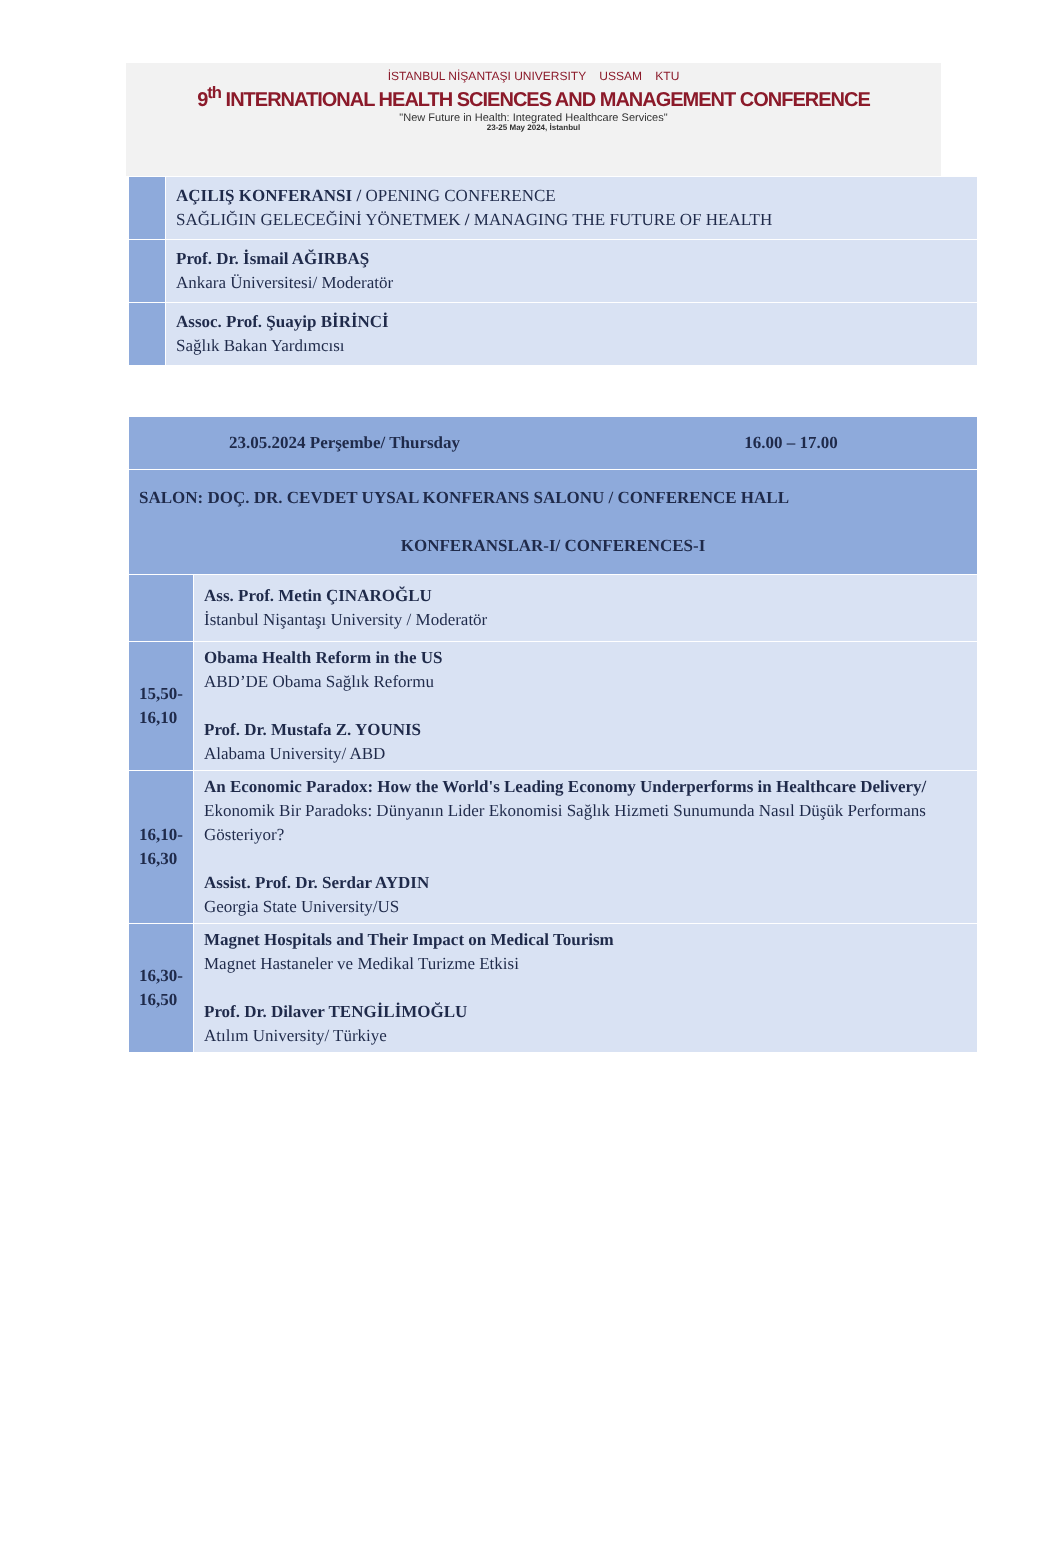İSTANBUL NİŞANTAŞI UNIVERSITY USSAM KTU
9<sup>th</sup> INTERNATIONAL HEALTH SCIENCES AND MANAGEMENT CONFERENCE
"New Future in Health: Integrated Healthcare Services"
23-25 May 2024, İstanbul
| | AÇILIŞ KONFERANSI / OPENING CONFERENCE SAĞLIĞIN GELECEĞİNİ YÖNETMEK / MANAGING THE FUTURE OF HEALTH |
| | Prof. Dr. İsmail AĞIRBAŞ Ankara Üniversitesi/ Moderatör |
| | Assoc. Prof. Şuayip BİRİNCİ Sağlık Bakan Yardımcısı |
| 23.05.2024 Perşembe/ Thursday 16.00 – 17.00 | |
| SALON: DOÇ. DR. CEVDET UYSAL KONFERANS SALONU / CONFERENCE HALL KONFERANSLAR-I/ CONFERENCES-I | |
| | Ass. Prof. Metin ÇINAROĞLU İstanbul Nişantaşı University / Moderatör |
| 15,50- 16,10 | Obama Health Reform in the US ABD’DE Obama Sağlık Reformu Prof. Dr. Mustafa Z. YOUNIS Alabama University/ ABD |
| 16,10- 16,30 | An Economic Paradox: How the World's Leading Economy Underperforms in Healthcare Delivery/ Ekonomik Bir Paradoks: Dünyanın Lider Ekonomisi Sağlık Hizmeti Sunumunda Nasıl Düşük Performans Gösteriyor? Assist. Prof. Dr. Serdar AYDIN Georgia State University/US |
| 16,30- 16,50 | Magnet Hospitals and Their Impact on Medical Tourism Magnet Hastaneler ve Medikal Turizme Etkisi Prof. Dr. Dilaver TENGİLİMOĞLU Atılım University/ Türkiye |